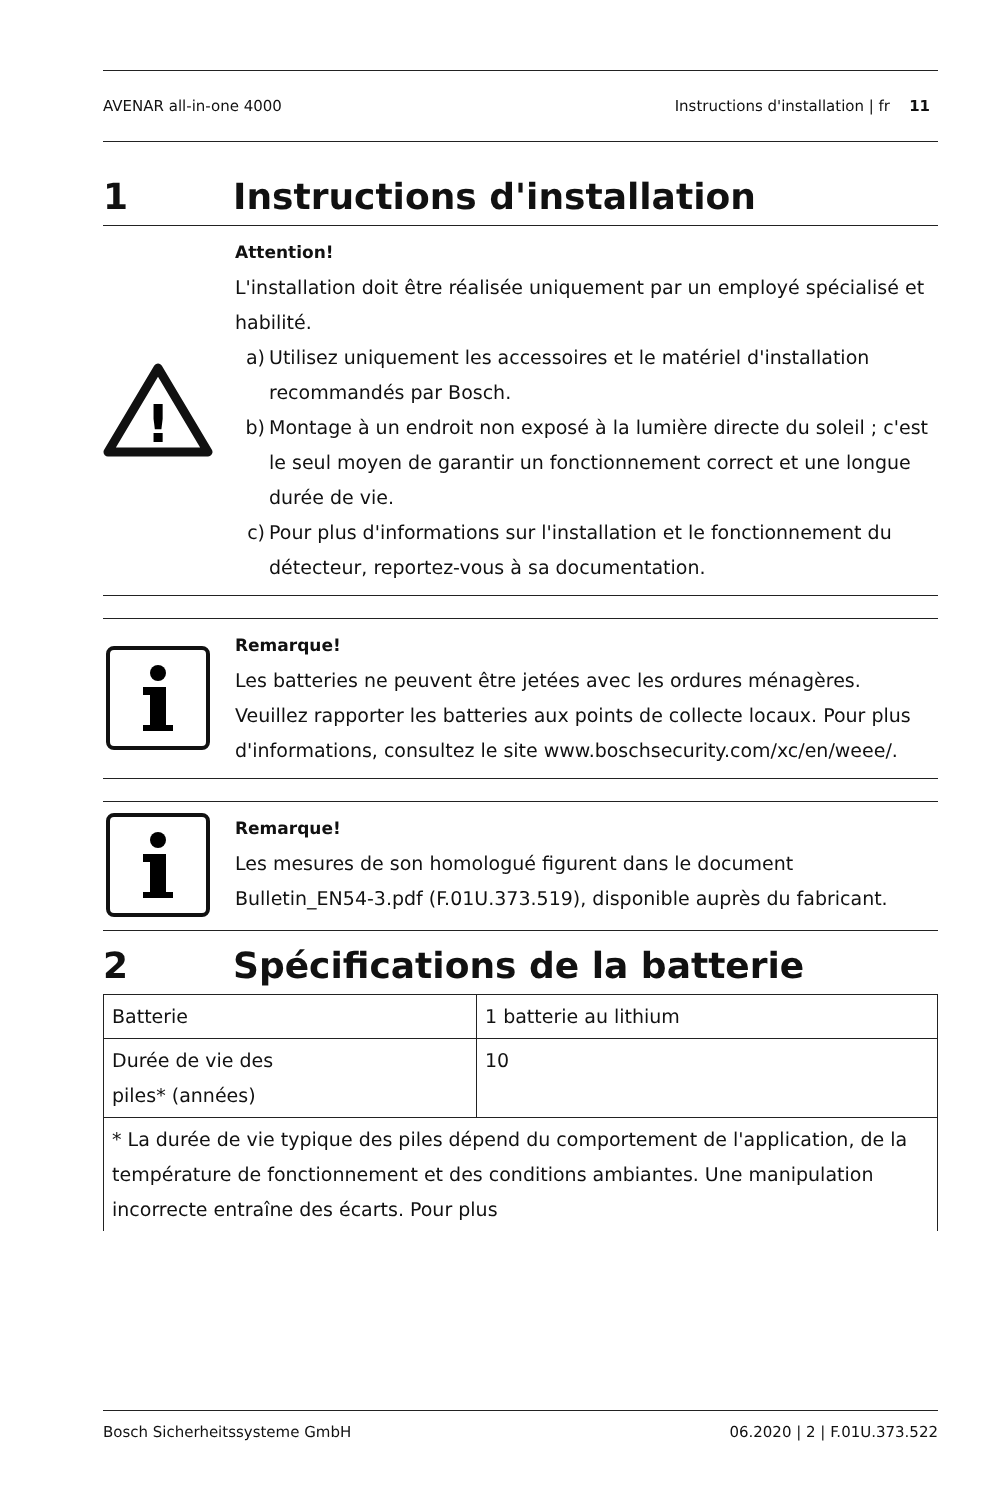AVENAR all-in-one 4000 Instructions d'installation | fr 11
1 Instructions d'installation
!
Attention!
L'installation doit être réalisée uniquement par un employé spécialisé et habilité.
a) Utilisez uniquement les accessoires et le matériel d'installation recommandés par Bosch.
b) Montage à un endroit non exposé à la lumière directe du soleil ; c'est le seul moyen de garantir un fonctionnement correct et une longue durée de vie.
c) Pour plus d'informations sur l'installation et le fonctionnement du détecteur, reportez-vous à sa documentation.
Remarque!
Les batteries ne peuvent être jetées avec les ordures ménagères. Veuillez rapporter les batteries aux points de collecte locaux. Pour plus d'informations, consultez le site www.boschsecurity.com/xc/en/weee/.
Remarque!
Les mesures de son homologué figurent dans le document Bulletin_EN54-3.pdf (F.01U.373.519), disponible auprès du fabricant.
2 Spécifications de la batterie
| Batterie | 1 batterie au lithium |
| Durée de vie des piles* (années) | 10 |
| * La durée de vie typique des piles dépend du comportement de l'application, de la température de fonctionnement et des conditions ambiantes. Une manipulation incorrecte entraîne des écarts. Pour plus | |
Bosch Sicherheitssysteme GmbH 06.2020 | 2 | F.01U.373.522